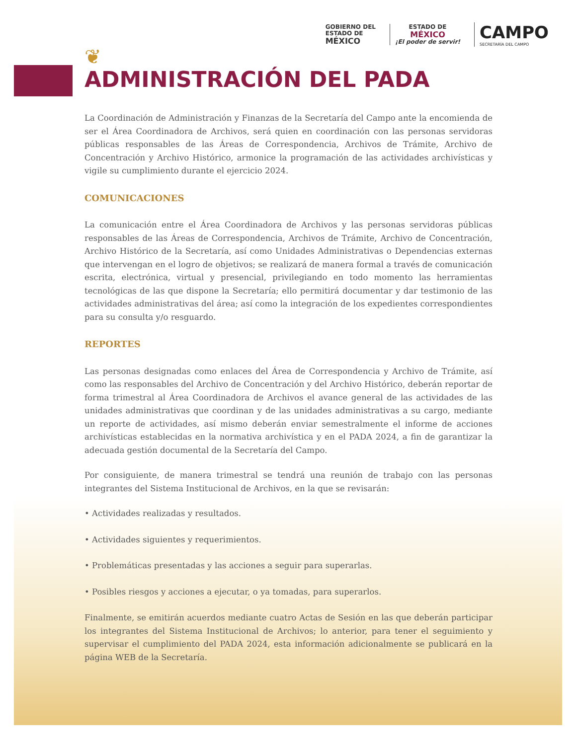GOBIERNO DEL
ESTADO DE
MÉXICO
ESTADO DE
MÉXICO
¡El poder de servir!
CAMPO
SECRETARÍA DEL CAMPO
❦
ADMINISTRACIÓN DEL PADA
La Coordinación de Administración y Finanzas de la Secretaría del Campo ante la encomienda de ser el Área Coordinadora de Archivos, será quien en coordinación con las personas servidoras públicas responsables de las Áreas de Correspondencia, Archivos de Trámite, Archivo de Concentración y Archivo Histórico, armonice la programación de las actividades archivísticas y vigile su cumplimiento durante el ejercicio 2024.
COMUNICACIONES
La comunicación entre el Área Coordinadora de Archivos y las personas servidoras públicas responsables de las Áreas de Correspondencia, Archivos de Trámite, Archivo de Concentración, Archivo Histórico de la Secretaría, así como Unidades Administrativas o Dependencias externas que intervengan en el logro de objetivos; se realizará de manera formal a través de comunicación escrita, electrónica, virtual y presencial, privilegiando en todo momento las herramientas tecnológicas de las que dispone la Secretaría; ello permitirá documentar y dar testimonio de las actividades administrativas del área; así como la integración de los expedientes correspondientes para su consulta y/o resguardo.
REPORTES
Las personas designadas como enlaces del Área de Correspondencia y Archivo de Trámite, así como las responsables del Archivo de Concentración y del Archivo Histórico, deberán reportar de forma trimestral al Área Coordinadora de Archivos el avance general de las actividades de las unidades administrativas que coordinan y de las unidades administrativas a su cargo, mediante un reporte de actividades, así mismo deberán enviar semestralmente el informe de acciones archivísticas establecidas en la normativa archivística y en el PADA 2024, a fin de garantizar la adecuada gestión documental de la Secretaría del Campo.
Por consiguiente, de manera trimestral se tendrá una reunión de trabajo con las personas integrantes del Sistema Institucional de Archivos, en la que se revisarán:
• Actividades realizadas y resultados.
• Actividades siguientes y requerimientos.
• Problemáticas presentadas y las acciones a seguir para superarlas.
• Posibles riesgos y acciones a ejecutar, o ya tomadas, para superarlos.
Finalmente, se emitirán acuerdos mediante cuatro Actas de Sesión en las que deberán participar los integrantes del Sistema Institucional de Archivos; lo anterior, para tener el seguimiento y supervisar el cumplimiento del PADA 2024, esta información adicionalmente se publicará en la página WEB de la Secretaría.